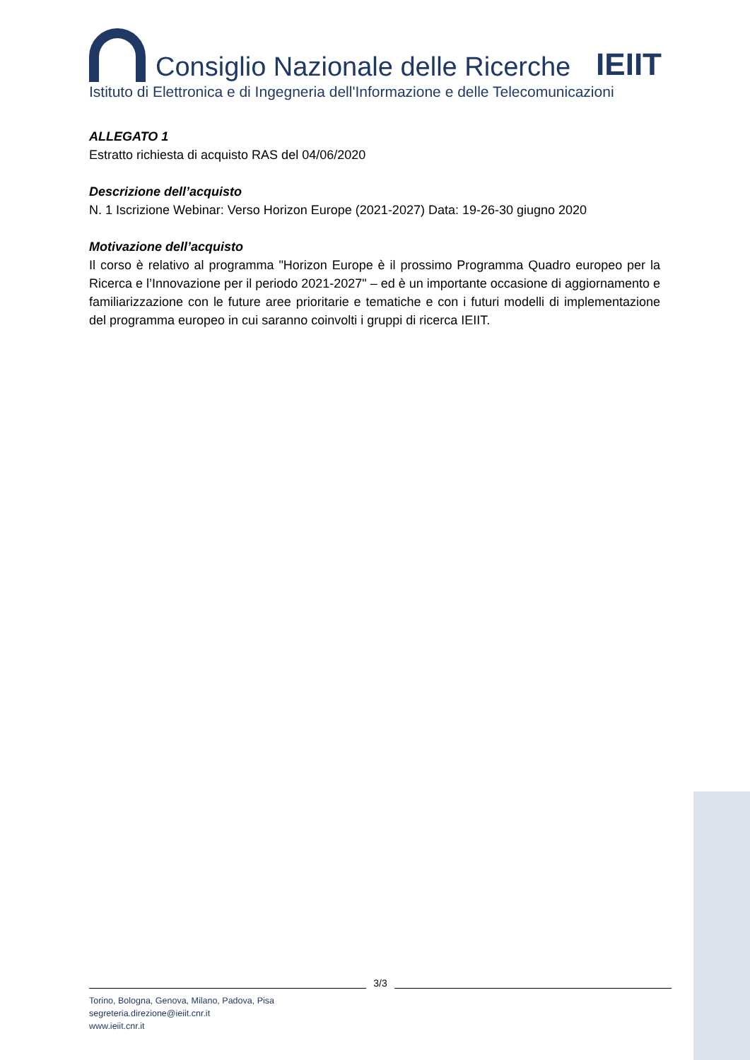Consiglio Nazionale delle Ricerche
IEIIT
Istituto di Elettronica e di Ingegneria dell'Informazione e delle Telecomunicazioni
ALLEGATO 1
Estratto richiesta di acquisto RAS del 04/06/2020
Descrizione dell’acquisto
N. 1 Iscrizione Webinar: Verso Horizon Europe (2021-2027) Data: 19-26-30 giugno 2020
Motivazione dell’acquisto
Il corso è relativo al programma "Horizon Europe è il prossimo Programma Quadro europeo per la Ricerca e l’Innovazione per il periodo 2021-2027" – ed è un importante occasione di aggiornamento e familiarizzazione con le future aree prioritarie e tematiche e con i futuri modelli di implementazione del programma europeo in cui saranno coinvolti i gruppi di ricerca IEIIT.
3/3
Torino, Bologna, Genova, Milano, Padova, Pisa
segreteria.direzione@ieiit.cnr.it
www.ieiit.cnr.it